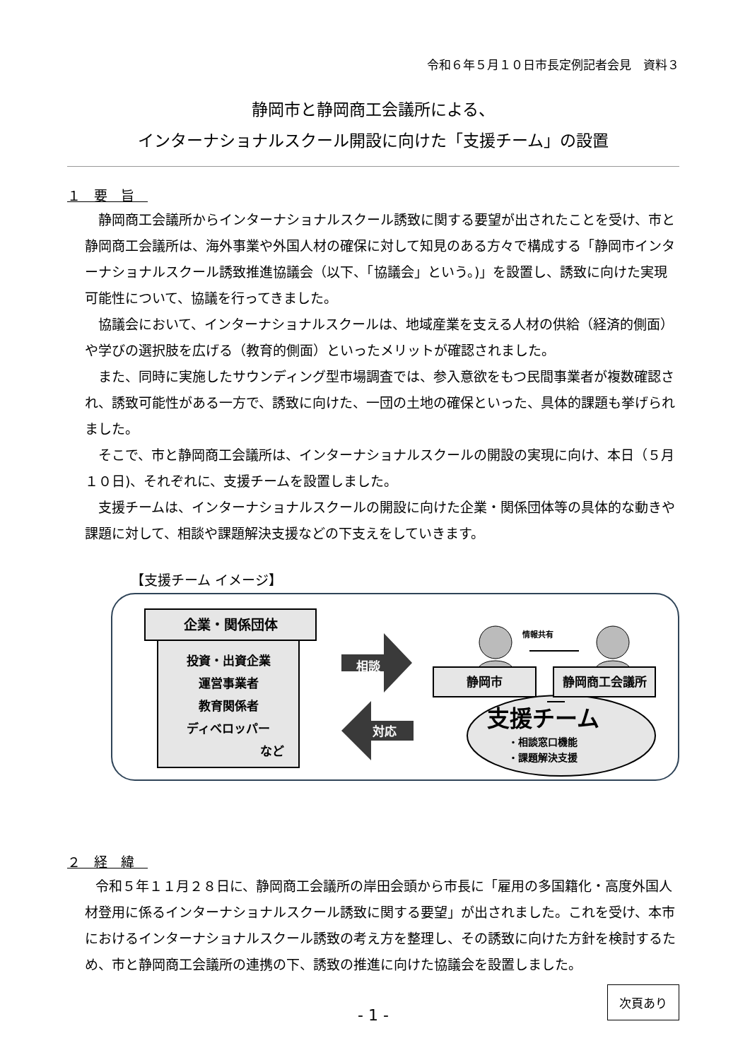令和６年５月１０日市長定例記者会見　資料３
静岡市と静岡商工会議所による、
インターナショナルスクール開設に向けた「支援チーム」の設置
１　要　旨　
静岡商工会議所からインターナショナルスクール誘致に関する要望が出されたことを受け、市と静岡商工会議所は、海外事業や外国人材の確保に対して知見のある方々で構成する「静岡市インターナショナルスクール誘致推進協議会（以下、「協議会」という。)」を設置し、誘致に向けた実現可能性について、協議を行ってきました。
協議会において、インターナショナルスクールは、地域産業を支える人材の供給（経済的側面）や学びの選択肢を広げる（教育的側面）といったメリットが確認されました。
また、同時に実施したサウンディング型市場調査では、参入意欲をもつ民間事業者が複数確認され、誘致可能性がある一方で、誘致に向けた、一団の土地の確保といった、具体的課題も挙げられました。
そこで、市と静岡商工会議所は、インターナショナルスクールの開設の実現に向け、本日（５月１０日)、それぞれに、支援チームを設置しました。
支援チームは、インターナショナルスクールの開設に向けた企業・関係団体等の具体的な動きや課題に対して、相談や課題解決支援などの下支えをしていきます。
【支援チーム イメージ】
企業・関係団体
投資・出資企業
運営事業者
教育関係者
ディベロッパー
など
相談
対応
情報共有
静岡市 静岡商工会議所
支援チーム
・相談窓口機能
・課題解決支援
２　経　緯　
令和５年１１月２８日に、静岡商工会議所の岸田会頭から市長に「雇用の多国籍化・高度外国人材登用に係るインターナショナルスクール誘致に関する要望」が出されました。これを受け、本市におけるインターナショナルスクール誘致の考え方を整理し、その誘致に向けた方針を検討するため、市と静岡商工会議所の連携の下、誘致の推進に向けた協議会を設置しました。
- 1 -
次頁あり